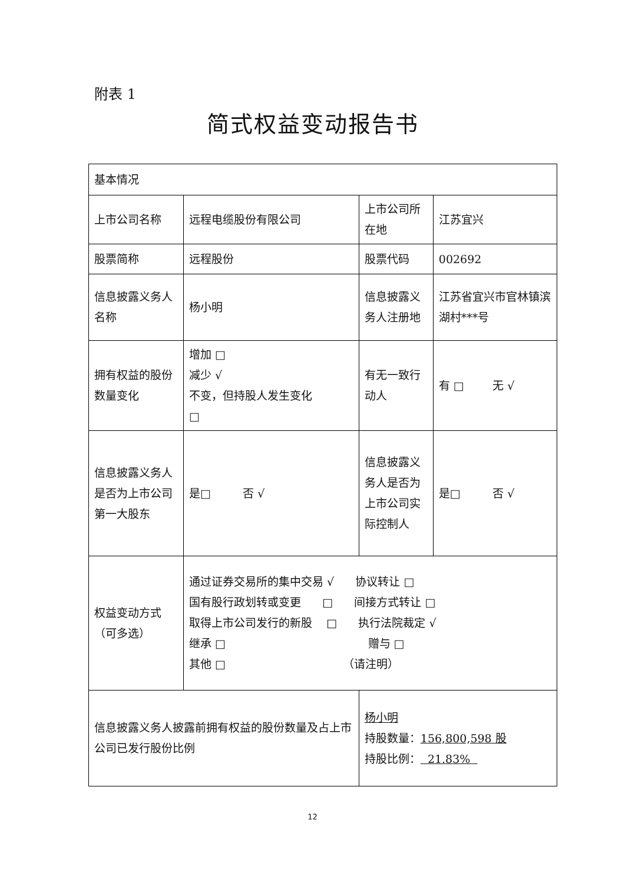附表 1
简式权益变动报告书
| 基本情况 | | | | |
| 上市公司名称 | 远程电缆股份有限公司 | | 上市公司所在地 | 江苏宜兴 |
| 股票简称 | 远程股份 | | 股票代码 | 002692 |
| 信息披露义务人名称 | 杨小明 | | 信息披露义务人注册地 | 江苏省宜兴市官林镇滨湖村***号 |
| 拥有权益的股份数量变化 | 增加 □ 减少 √ 不变，但持股人发生变化 □ | | 有无一致行动人 | 有 □ 无 √ |
| 信息披露义务人是否为上市公司第一大股东 | 是□ 否 √ | | 信息披露义务人是否为上市公司实际控制人 | 是□ 否 √ |
| 权益变动方式（可多选） | 通过证券交易所的集中交易 √ 协议转让 □ 国有股行政划转或变更 □ 间接方式转让 □ 取得上市公司发行的新股 □ 执行法院裁定 √ 继承 □ 赠与 □ 其他 □ （请注明） | | | |
| 信息披露义务人披露前拥有权益的股份数量及占上市公司已发行股份比例 | | 杨小明 持股数量： 156,800,598 股 持股比例： 21.83% | | |
12